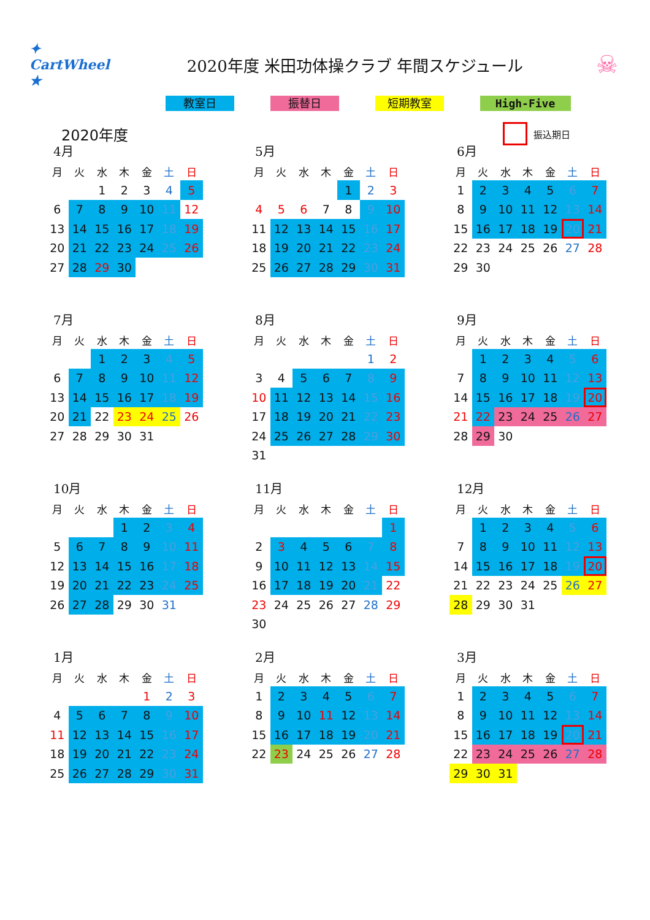✦ CartWheel ★
2020年度 米田功体操クラブ 年間スケジュール
☠
教室日 振替日 短期教室 High-Five
2020年度
振込期日
4月
| 月 | 火 | 水 | 木 | 金 | 土 | 日 |
| --- | --- | --- | --- | --- | --- | --- |
| | | 1 | 2 | 3 | 4 | 5 |
| 6 | 7 | 8 | 9 | 10 | 11 | 12 |
| 13 | 14 | 15 | 16 | 17 | 18 | 19 |
| 20 | 21 | 22 | 23 | 24 | 25 | 26 |
| 27 | 28 | 29 | 30 | | | |
5月
| 月 | 火 | 水 | 木 | 金 | 土 | 日 |
| --- | --- | --- | --- | --- | --- | --- |
| | | | | 1 | 2 | 3 |
| 4 | 5 | 6 | 7 | 8 | 9 | 10 |
| 11 | 12 | 13 | 14 | 15 | 16 | 17 |
| 18 | 19 | 20 | 21 | 22 | 23 | 24 |
| 25 | 26 | 27 | 28 | 29 | 30 | 31 |
6月
| 月 | 火 | 水 | 木 | 金 | 土 | 日 |
| --- | --- | --- | --- | --- | --- | --- |
| 1 | 2 | 3 | 4 | 5 | 6 | 7 |
| 8 | 9 | 10 | 11 | 12 | 13 | 14 |
| 15 | 16 | 17 | 18 | 19 | 20 | 21 |
| 22 | 23 | 24 | 25 | 26 | 27 | 28 |
| 29 | 30 | | | | | |
7月
| 月 | 火 | 水 | 木 | 金 | 土 | 日 |
| --- | --- | --- | --- | --- | --- | --- |
| | | 1 | 2 | 3 | 4 | 5 |
| 6 | 7 | 8 | 9 | 10 | 11 | 12 |
| 13 | 14 | 15 | 16 | 17 | 18 | 19 |
| 20 | 21 | 22 | 23 | 24 | 25 | 26 |
| 27 | 28 | 29 | 30 | 31 | | |
8月
| 月 | 火 | 水 | 木 | 金 | 土 | 日 |
| --- | --- | --- | --- | --- | --- | --- |
| | | | | | 1 | 2 |
| 3 | 4 | 5 | 6 | 7 | 8 | 9 |
| 10 | 11 | 12 | 13 | 14 | 15 | 16 |
| 17 | 18 | 19 | 20 | 21 | 22 | 23 |
| 24 | 25 | 26 | 27 | 28 | 29 | 30 |
| 31 | | | | | | |
9月
| 月 | 火 | 水 | 木 | 金 | 土 | 日 |
| --- | --- | --- | --- | --- | --- | --- |
| | 1 | 2 | 3 | 4 | 5 | 6 |
| 7 | 8 | 9 | 10 | 11 | 12 | 13 |
| 14 | 15 | 16 | 17 | 18 | 19 | 20 |
| 21 | 22 | 23 | 24 | 25 | 26 | 27 |
| 28 | 29 | 30 | | | | |
10月
| 月 | 火 | 水 | 木 | 金 | 土 | 日 |
| --- | --- | --- | --- | --- | --- | --- |
| | | | 1 | 2 | 3 | 4 |
| 5 | 6 | 7 | 8 | 9 | 10 | 11 |
| 12 | 13 | 14 | 15 | 16 | 17 | 18 |
| 19 | 20 | 21 | 22 | 23 | 24 | 25 |
| 26 | 27 | 28 | 29 | 30 | 31 | |
11月
| 月 | 火 | 水 | 木 | 金 | 土 | 日 |
| --- | --- | --- | --- | --- | --- | --- |
| | | | | | | 1 |
| 2 | 3 | 4 | 5 | 6 | 7 | 8 |
| 9 | 10 | 11 | 12 | 13 | 14 | 15 |
| 16 | 17 | 18 | 19 | 20 | 21 | 22 |
| 23 | 24 | 25 | 26 | 27 | 28 | 29 |
| 30 | | | | | | |
12月
| 月 | 火 | 水 | 木 | 金 | 土 | 日 |
| --- | --- | --- | --- | --- | --- | --- |
| | 1 | 2 | 3 | 4 | 5 | 6 |
| 7 | 8 | 9 | 10 | 11 | 12 | 13 |
| 14 | 15 | 16 | 17 | 18 | 19 | 20 |
| 21 | 22 | 23 | 24 | 25 | 26 | 27 |
| 28 | 29 | 30 | 31 | | | |
1月
| 月 | 火 | 水 | 木 | 金 | 土 | 日 |
| --- | --- | --- | --- | --- | --- | --- |
| | | | | 1 | 2 | 3 |
| 4 | 5 | 6 | 7 | 8 | 9 | 10 |
| 11 | 12 | 13 | 14 | 15 | 16 | 17 |
| 18 | 19 | 20 | 21 | 22 | 23 | 24 |
| 25 | 26 | 27 | 28 | 29 | 30 | 31 |
2月
| 月 | 火 | 水 | 木 | 金 | 土 | 日 |
| --- | --- | --- | --- | --- | --- | --- |
| 1 | 2 | 3 | 4 | 5 | 6 | 7 |
| 8 | 9 | 10 | 11 | 12 | 13 | 14 |
| 15 | 16 | 17 | 18 | 19 | 20 | 21 |
| 22 | 23 | 24 | 25 | 26 | 27 | 28 |
3月
| 月 | 火 | 水 | 木 | 金 | 土 | 日 |
| --- | --- | --- | --- | --- | --- | --- |
| 1 | 2 | 3 | 4 | 5 | 6 | 7 |
| 8 | 9 | 10 | 11 | 12 | 13 | 14 |
| 15 | 16 | 17 | 18 | 19 | 20 | 21 |
| 22 | 23 | 24 | 25 | 26 | 27 | 28 |
| 29 | 30 | 31 | | | | |